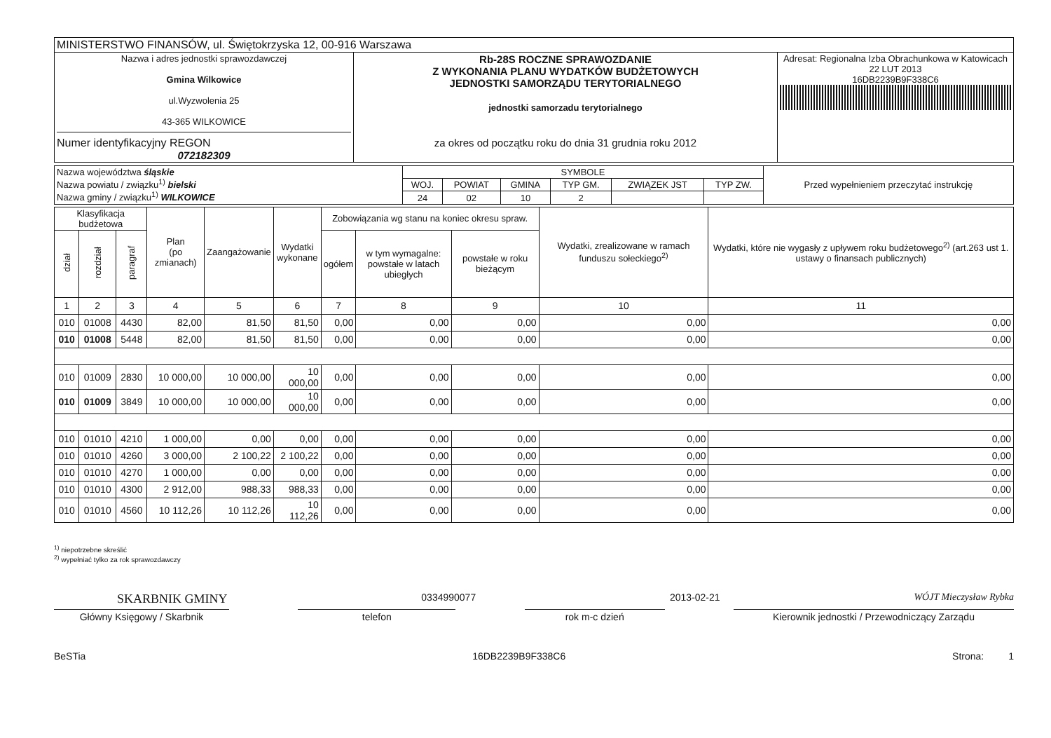| MINISTERSTWO FINANSÓW, ul. Świętokrzyska 12, 00-916 Warszawa | | |
| Nazwa i adres jednostki sprawozdawczej Gmina Wilkowice ul.Wyzwolenia 25 43-365 WILKOWICE Numer identyfikacyjny REGON 072182309 | Rb-28S ROCZNE SPRAWOZDANIE Z WYKONANIA PLANU WYDATKÓW BUDŻETOWYCH JEDNOSTKI SAMORZĄDU TERYTORIALNEGO jednostki samorzadu terytorialnego za okres od początku roku do dnia 31 grudnia roku 2012 | Adresat: Regionalna Izba Obrachunkowa w Katowicach 22 LUT 2013 16DB2239B9F338C6 |
| Nazwa województwa śląskie Nazwa powiatu / związku<sup>1)</sup> bielski Nazwa gminy / związku<sup>1)</sup> WILKOWICE | SYMBOLE | | | | | | Przed wypełnieniem przeczytać instrukcję |
| | WOJ. | POWIAT | GMINA | TYP GM. | ZWIĄZEK JST | TYP ZW. | |
| | 24 | 02 | 10 | 2 | | | |
| Klasyfikacja budżetowa | | | Plan (po zmianach) | Zaangażowanie | Wydatki wykonane | Zobowiązania wg stanu na koniec okresu spraw. | | | Wydatki, zrealizowane w ramach funduszu sołeckiego<sup>2)</sup> | Wydatki, które nie wygasły z upływem roku budżetowego<sup>2)</sup> (art.263 ust 1. ustawy o finansach publicznych) |
| --- | --- | --- | --- | --- | --- | --- | --- | --- | --- | --- |
| dział | rozdział | paragraf | | | | ogółem | w tym wymagalne: powstałe w latach ubiegłych | powstałe w roku bieżącym | | |
| 1 | 2 | 3 | 4 | 5 | 6 | 7 | 8 | 9 | 10 | 11 |
| 010 | 01008 | 4430 | 82,00 | 81,50 | 81,50 | 0,00 | 0,00 | 0,00 | 0,00 | 0,00 |
| 010 | 01008 | 5448 | 82,00 | 81,50 | 81,50 | 0,00 | 0,00 | 0,00 | 0,00 | 0,00 |
| 010 | 01009 | 2830 | 10 000,00 | 10 000,00 | 10 000,00 | 0,00 | 0,00 | 0,00 | 0,00 | 0,00 |
| 010 | 01009 | 3849 | 10 000,00 | 10 000,00 | 10 000,00 | 0,00 | 0,00 | 0,00 | 0,00 | 0,00 |
| 010 | 01010 | 4210 | 1 000,00 | 0,00 | 0,00 | 0,00 | 0,00 | 0,00 | 0,00 | 0,00 |
| 010 | 01010 | 4260 | 3 000,00 | 2 100,22 | 2 100,22 | 0,00 | 0,00 | 0,00 | 0,00 | 0,00 |
| 010 | 01010 | 4270 | 1 000,00 | 0,00 | 0,00 | 0,00 | 0,00 | 0,00 | 0,00 | 0,00 |
| 010 | 01010 | 4300 | 2 912,00 | 988,33 | 988,33 | 0,00 | 0,00 | 0,00 | 0,00 | 0,00 |
| 010 | 01010 | 4560 | 10 112,26 | 10 112,26 | 10 112,26 | 0,00 | 0,00 | 0,00 | 0,00 | 0,00 |
<sup>1)</sup> niepotrzebne skreślić
<sup>2)</sup> wypełniać tylko za rok sprawozdawczy
SKARBNIK GMINY 0334990077 2013-02-21 WÓJT Mieczysław Rybka
Główny Księgowy / Skarbnik telefon rok m-c dzień Kierownik jednostki / Przewodniczący Zarządu
BeSTia 16DB2239B9F338C6 Strona: 1